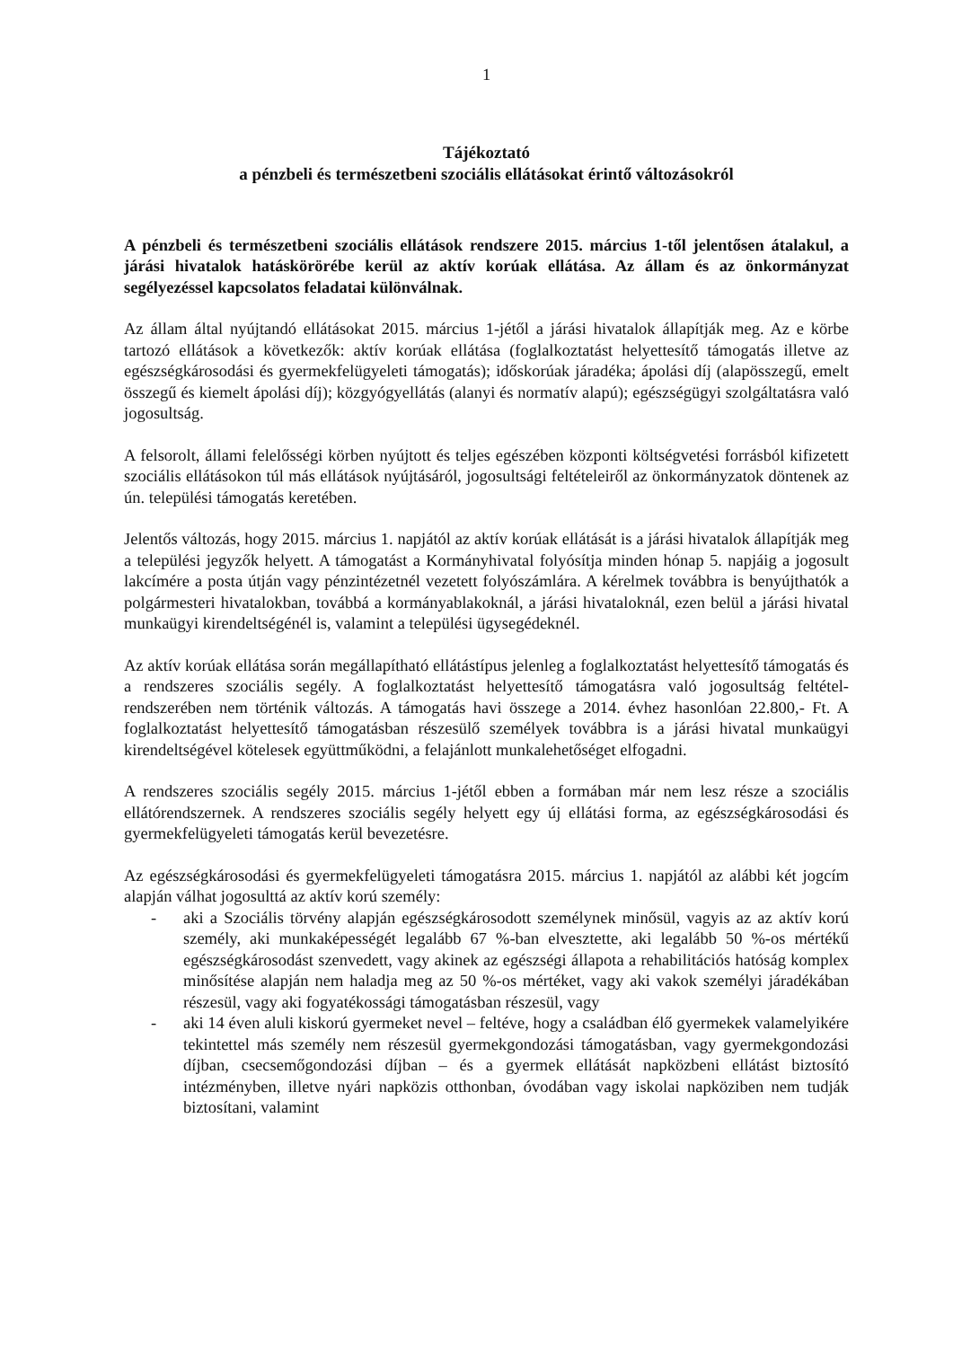1
Tájékoztató
a pénzbeli és természetbeni szociális ellátásokat érintő változásokról
A pénzbeli és természetbeni szociális ellátások rendszere 2015. március 1-től jelentősen átalakul, a járási hivatalok hatáskörörébe kerül az aktív korúak ellátása. Az állam és az önkormányzat segélyezéssel kapcsolatos feladatai különválnak.
Az állam által nyújtandó ellátásokat 2015. március 1-jétől a járási hivatalok állapítják meg. Az e körbe tartozó ellátások a következők: aktív korúak ellátása (foglalkoztatást helyettesítő támogatás illetve az egészségkárosodási és gyermekfelügyeleti támogatás); időskorúak járadéka; ápolási díj (alapösszegű, emelt összegű és kiemelt ápolási díj); közgyógyellátás (alanyi és normatív alapú); egészségügyi szolgáltatásra való jogosultság.
A felsorolt, állami felelősségi körben nyújtott és teljes egészében központi költségvetési forrásból kifizetett szociális ellátásokon túl más ellátások nyújtásáról, jogosultsági feltételeiről az önkormányzatok döntenek az ún. települési támogatás keretében.
Jelentős változás, hogy 2015. március 1. napjától az aktív korúak ellátását is a járási hivatalok állapítják meg a települési jegyzők helyett. A támogatást a Kormányhivatal folyósítja minden hónap 5. napjáig a jogosult lakcímére a posta útján vagy pénzintézetnél vezetett folyószámlára. A kérelmek továbbra is benyújthatók a polgármesteri hivatalokban, továbbá a kormányablakoknál, a járási hivataloknál, ezen belül a járási hivatal munkaügyi kirendeltségénél is, valamint a települési ügysegédeknél.
Az aktív korúak ellátása során megállapítható ellátástípus jelenleg a foglalkoztatást helyettesítő támogatás és a rendszeres szociális segély. A foglalkoztatást helyettesítő támogatásra való jogosultság feltétel-rendszerében nem történik változás. A támogatás havi összege a 2014. évhez hasonlóan 22.800,- Ft. A foglalkoztatást helyettesítő támogatásban részesülő személyek továbbra is a járási hivatal munkaügyi kirendeltségével kötelesek együttműködni, a felajánlott munkalehetőséget elfogadni.
A rendszeres szociális segély 2015. március 1-jétől ebben a formában már nem lesz része a szociális ellátórendszernek. A rendszeres szociális segély helyett egy új ellátási forma, az egészségkárosodási és gyermekfelügyeleti támogatás kerül bevezetésre.
Az egészségkárosodási és gyermekfelügyeleti támogatásra 2015. március 1. napjától az alábbi két jogcím alapján válhat jogosulttá az aktív korú személy:
- aki a Szociális törvény alapján egészségkárosodott személynek minősül, vagyis az az aktív korú személy, aki munkaképességét legalább 67 %-ban elvesztette, aki legalább 50 %-os mértékű egészségkárosodást szenvedett, vagy akinek az egészségi állapota a rehabilitációs hatóság komplex minősítése alapján nem haladja meg az 50 %-os mértéket, vagy aki vakok személyi járadékában részesül, vagy aki fogyatékossági támogatásban részesül, vagy
- aki 14 éven aluli kiskorú gyermeket nevel – feltéve, hogy a családban élő gyermekek valamelyikére tekintettel más személy nem részesül gyermekgondozási támogatásban, vagy gyermekgondozási díjban, csecsemőgondozási díjban – és a gyermek ellátását napközbeni ellátást biztosító intézményben, illetve nyári napközis otthonban, óvodában vagy iskolai napköziben nem tudják biztosítani, valamint